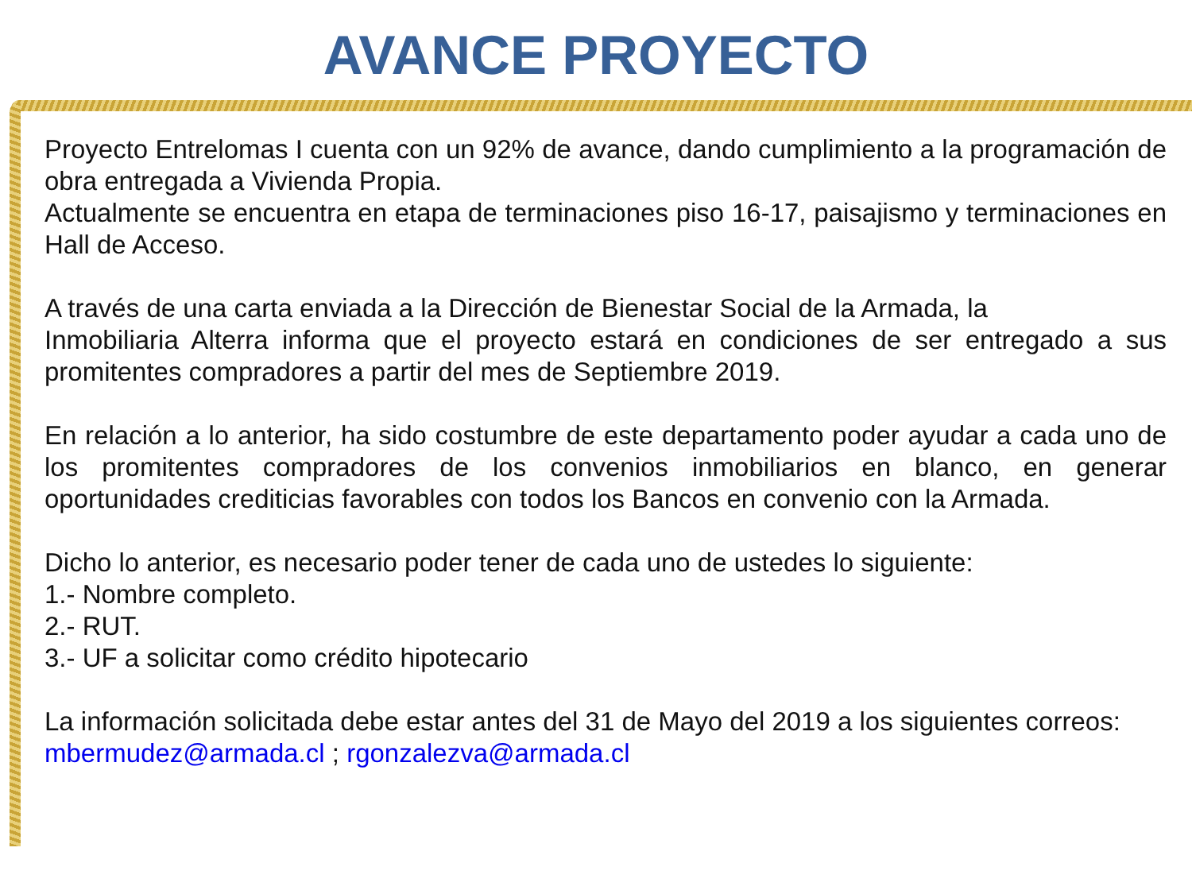AVANCE PROYECTO
Proyecto Entrelomas I cuenta con un 92% de avance, dando cumplimiento a la programación de obra entregada a Vivienda Propia.
Actualmente se encuentra en etapa de terminaciones piso 16-17, paisajismo y terminaciones en Hall de Acceso.
A través de una carta enviada a la Dirección de Bienestar Social de la Armada, la
Inmobiliaria Alterra informa que el proyecto estará en condiciones de ser entregado a sus promitentes compradores a partir del mes de Septiembre 2019.
En relación a lo anterior, ha sido costumbre de este departamento poder ayudar a cada uno de los promitentes compradores de los convenios inmobiliarios en blanco, en generar oportunidades crediticias favorables con todos los Bancos en convenio con la Armada.
Dicho lo anterior, es necesario poder tener de cada uno de ustedes lo siguiente:
1.- Nombre completo.
2.- RUT.
3.- UF a solicitar como crédito hipotecario
La información solicitada debe estar antes del 31 de Mayo del 2019 a los siguientes correos: mbermudez@armada.cl ; rgonzalezva@armada.cl